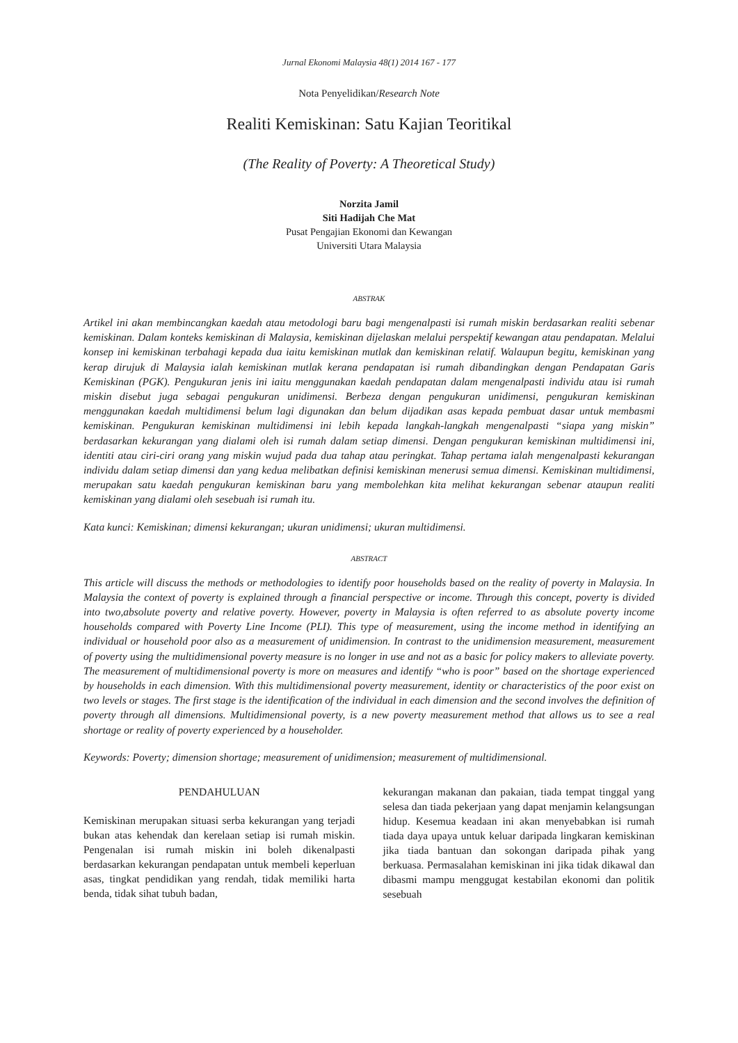Jurnal Ekonomi Malaysia 48(1) 2014 167 - 177
Nota Penyelidikan/Research Note
Realiti Kemiskinan: Satu Kajian Teoritikal
(The Reality of Poverty: A Theoretical Study)
Norzita Jamil
Siti Hadijah Che Mat
Pusat Pengajian Ekonomi dan Kewangan
Universiti Utara Malaysia
ABSTRAK
Artikel ini akan membincangkan kaedah atau metodologi baru bagi mengenalpasti isi rumah miskin berdasarkan realiti sebenar kemiskinan. Dalam konteks kemiskinan di Malaysia, kemiskinan dijelaskan melalui perspektif kewangan atau pendapatan. Melalui konsep ini kemiskinan terbahagi kepada dua iaitu kemiskinan mutlak dan kemiskinan relatif. Walaupun begitu, kemiskinan yang kerap dirujuk di Malaysia ialah kemiskinan mutlak kerana pendapatan isi rumah dibandingkan dengan Pendapatan Garis Kemiskinan (PGK). Pengukuran jenis ini iaitu menggunakan kaedah pendapatan dalam mengenalpasti individu atau isi rumah miskin disebut juga sebagai pengukuran unidimensi. Berbeza dengan pengukuran unidimensi, pengukuran kemiskinan menggunakan kaedah multidimensi belum lagi digunakan dan belum dijadikan asas kepada pembuat dasar untuk membasmi kemiskinan. Pengukuran kemiskinan multidimensi ini lebih kepada langkah-langkah mengenalpasti “siapa yang miskin” berdasarkan kekurangan yang dialami oleh isi rumah dalam setiap dimensi. Dengan pengukuran kemiskinan multidimensi ini, identiti atau ciri-ciri orang yang miskin wujud pada dua tahap atau peringkat. Tahap pertama ialah mengenalpasti kekurangan individu dalam setiap dimensi dan yang kedua melibatkan definisi kemiskinan menerusi semua dimensi. Kemiskinan multidimensi, merupakan satu kaedah pengukuran kemiskinan baru yang membolehkan kita melihat kekurangan sebenar ataupun realiti kemiskinan yang dialami oleh sesebuah isi rumah itu.
Kata kunci: Kemiskinan; dimensi kekurangan; ukuran unidimensi; ukuran multidimensi.
ABSTRACT
This article will discuss the methods or methodologies to identify poor households based on the reality of poverty in Malaysia. In Malaysia the context of poverty is explained through a financial perspective or income. Through this concept, poverty is divided into two,absolute poverty and relative poverty. However, poverty in Malaysia is often referred to as absolute poverty income households compared with Poverty Line Income (PLI). This type of measurement, using the income method in identifying an individual or household poor also as a measurement of unidimension. In contrast to the unidimension measurement, measurement of poverty using the multidimensional poverty measure is no longer in use and not as a basic for policy makers to alleviate poverty. The measurement of multidimensional poverty is more on measures and identify “who is poor” based on the shortage experienced by households in each dimension. With this multidimensional poverty measurement, identity or characteristics of the poor exist on two levels or stages. The first stage is the identification of the individual in each dimension and the second involves the definition of poverty through all dimensions. Multidimensional poverty, is a new poverty measurement method that allows us to see a real shortage or reality of poverty experienced by a householder.
Keywords: Poverty; dimension shortage; measurement of unidimension; measurement of multidimensional.
PENDAHULUAN
Kemiskinan merupakan situasi serba kekurangan yang terjadi bukan atas kehendak dan kerelaan setiap isi rumah miskin. Pengenalan isi rumah miskin ini boleh dikenalpasti berdasarkan kekurangan pendapatan untuk membeli keperluan asas, tingkat pendidikan yang rendah, tidak memiliki harta benda, tidak sihat tubuh badan,
kekurangan makanan dan pakaian, tiada tempat tinggal yang selesa dan tiada pekerjaan yang dapat menjamin kelangsungan hidup. Kesemua keadaan ini akan menyebabkan isi rumah tiada daya upaya untuk keluar daripada lingkaran kemiskinan jika tiada bantuan dan sokongan daripada pihak yang berkuasa. Permasalahan kemiskinan ini jika tidak dikawal dan dibasmi mampu menggugat kestabilan ekonomi dan politik sesebuah